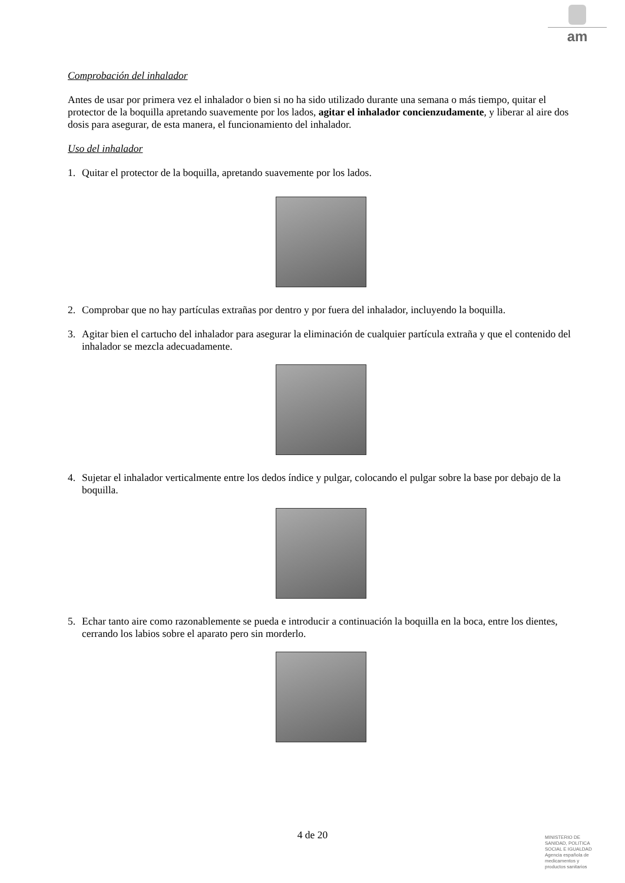am
Comprobación del inhalador
Antes de usar por primera vez el inhalador o bien si no ha sido utilizado durante una semana o más tiempo, quitar el protector de la boquilla apretando suavemente por los lados, agitar el inhalador concienzudamente, y liberar al aire dos dosis para asegurar, de esta manera, el funcionamiento del inhalador.
Uso del inhalador
1. Quitar el protector de la boquilla, apretando suavemente por los lados.
2. Comprobar que no hay partículas extrañas por dentro y por fuera del inhalador, incluyendo la boquilla.
3. Agitar bien el cartucho del inhalador para asegurar la eliminación de cualquier partícula extraña y que el contenido del inhalador se mezcla adecuadamente.
4. Sujetar el inhalador verticalmente entre los dedos índice y pulgar, colocando el pulgar sobre la base por debajo de la boquilla.
5. Echar tanto aire como razonablemente se pueda e introducir a continuación la boquilla en la boca, entre los dientes, cerrando los labios sobre el aparato pero sin morderlo.
4 de 20
MINISTERIO DE
SANIDAD, POLITICA
SOCIAL E IGUALDAD
Agencia española de
medicamentos y
productos sanitarios